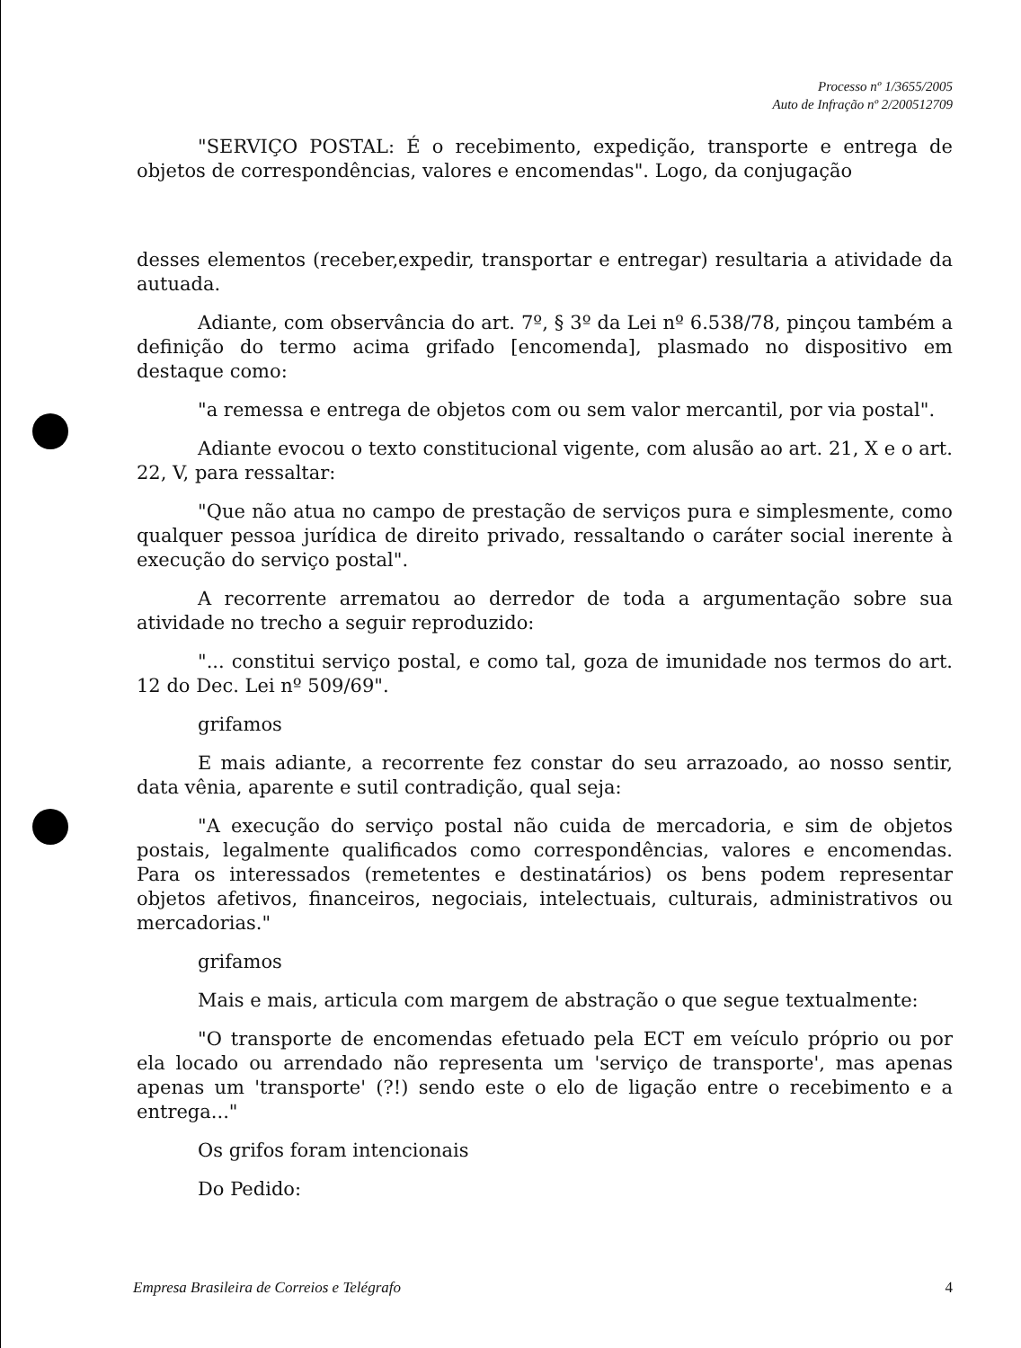Processo nº 1/3655/2005
Auto de Infração nº 2/200512709
"SERVIÇO POSTAL: É o recebimento, expedição, transporte e entrega de objetos de correspondências, valores e encomendas". Logo, da conjugação
desses elementos (receber,expedir, transportar e entregar) resultaria a atividade da autuada.
Adiante, com observância do art. 7º, § 3º da Lei nº 6.538/78, pinçou também a definição do termo acima grifado [encomenda], plasmado no dispositivo em destaque como:
"a remessa e entrega de objetos com ou sem valor mercantil, por via postal".
Adiante evocou o texto constitucional vigente, com alusão ao art. 21, X e o art. 22, V, para ressaltar:
"Que não atua no campo de prestação de serviços pura e simplesmente, como qualquer pessoa jurídica de direito privado, ressaltando o caráter social inerente à execução do serviço postal".
A recorrente arrematou ao derredor de toda a argumentação sobre sua atividade no trecho a seguir reproduzido:
"... constitui serviço postal, e como tal, goza de imunidade nos termos do art. 12 do Dec. Lei nº 509/69".
grifamos
E mais adiante, a recorrente fez constar do seu arrazoado, ao nosso sentir, data vênia, aparente e sutil contradição, qual seja:
"A execução do serviço postal não cuida de mercadoria, e sim de objetos postais, legalmente qualificados como correspondências, valores e encomendas. Para os interessados (remetentes e destinatários) os bens podem representar objetos afetivos, financeiros, negociais, intelectuais, culturais, administrativos ou mercadorias."
grifamos
Mais e mais, articula com margem de abstração o que segue textualmente:
"O transporte de encomendas efetuado pela ECT em veículo próprio ou por ela locado ou arrendado não representa um 'serviço de transporte', mas apenas apenas um 'transporte' (?!) sendo este o elo de ligação entre o recebimento e a entrega..."
Os grifos foram intencionais
Do Pedido:
Empresa Brasileira de Correios e Telégrafo 4